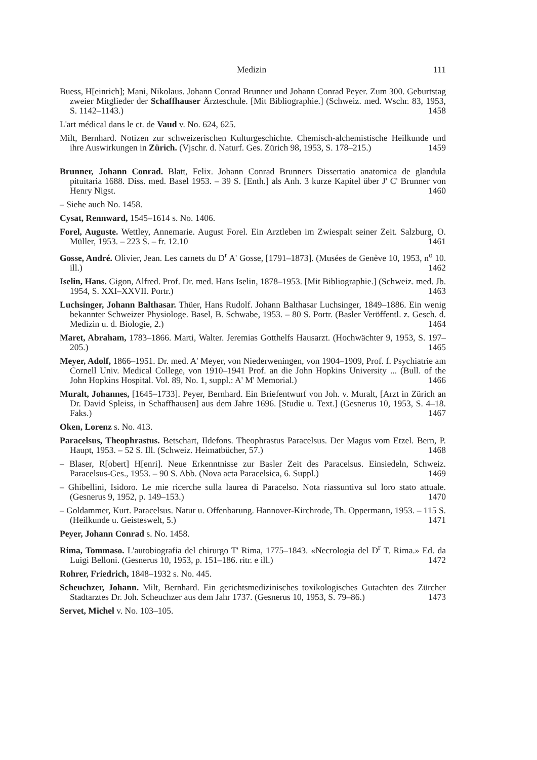Medizin 111
Buess, H[einrich]; Mani, Nikolaus. Johann Conrad Brunner und Johann Conrad Peyer. Zum 300. Geburtstag zweier Mitglieder der Schaffhauser Ärzteschule. [Mit Bibliographie.] (Schweiz. med. Wschr. 83, 1953, S. 1142–1143.) 1458
L'art médical dans le ct. de Vaud v. No. 624, 625.
Milt, Bernhard. Notizen zur schweizerischen Kulturgeschichte. Chemisch-alchemistische Heilkunde und ihre Auswirkungen in Zürich. (Vjschr. d. Naturf. Ges. Zürich 98, 1953, S. 178–215.) 1459
Brunner, Johann Conrad. Blatt, Felix. Johann Conrad Brunners Dissertatio anatomica de glandula pituitaria 1688. Diss. med. Basel 1953. – 39 S. [Enth.] als Anh. 3 kurze Kapitel über J' C' Brunner von Henry Nigst. 1460
– Siehe auch No. 1458.
Cysat, Rennward, 1545–1614 s. No. 1406.
Forel, Auguste. Wettley, Annemarie. August Forel. Ein Arztleben im Zwiespalt seiner Zeit. Salzburg, O. Müller, 1953. – 223 S. – fr. 12.10 1461
Gosse, André. Olivier, Jean. Les carnets du D<sup>r</sup> A' Gosse, [1791–1873]. (Musées de Genève 10, 1953, n<sup>o</sup> 10. ill.) 1462
Iselin, Hans. Gigon, Alfred. Prof. Dr. med. Hans Iselin, 1878–1953. [Mit Bibliographie.] (Schweiz. med. Jb. 1954, S. XXI–XXVII. Portr.) 1463
Luchsinger, Johann Balthasar. Thüer, Hans Rudolf. Johann Balthasar Luchsinger, 1849–1886. Ein wenig bekannter Schweizer Physiologe. Basel, B. Schwabe, 1953. – 80 S. Portr. (Basler Veröffentl. z. Gesch. d. Medizin u. d. Biologie, 2.) 1464
Maret, Abraham, 1783–1866. Marti, Walter. Jeremias Gotthelfs Hausarzt. (Hochwächter 9, 1953, S. 197–205.) 1465
Meyer, Adolf, 1866–1951. Dr. med. A' Meyer, von Niederweningen, von 1904–1909, Prof. f. Psychiatrie am Cornell Univ. Medical College, von 1910–1941 Prof. an die John Hopkins University ... (Bull. of the John Hopkins Hospital. Vol. 89, No. 1, suppl.: A' M' Memorial.) 1466
Muralt, Johannes, [1645–1733]. Peyer, Bernhard. Ein Briefentwurf von Joh. v. Muralt, [Arzt in Zürich an Dr. David Spleiss, in Schaffhausen] aus dem Jahre 1696. [Studie u. Text.] (Gesnerus 10, 1953, S. 4–18. Faks.) 1467
Oken, Lorenz s. No. 413.
Paracelsus, Theophrastus. Betschart, Ildefons. Theophrastus Paracelsus. Der Magus vom Etzel. Bern, P. Haupt, 1953. – 52 S. Ill. (Schweiz. Heimatbücher, 57.) 1468
– Blaser, R[obert] H[enri]. Neue Erkenntnisse zur Basler Zeit des Paracelsus. Einsiedeln, Schweiz. Paracelsus-Ges., 1953. – 90 S. Abb. (Nova acta Paracelsica, 6. Suppl.) 1469
– Ghibellini, Isidoro. Le mie ricerche sulla laurea di Paracelso. Nota riassuntiva sul loro stato attuale. (Gesnerus 9, 1952, p. 149–153.) 1470
– Goldammer, Kurt. Paracelsus. Natur u. Offenbarung. Hannover-Kirchrode, Th. Oppermann, 1953. – 115 S. (Heilkunde u. Geisteswelt, 5.) 1471
Peyer, Johann Conrad s. No. 1458.
Rima, Tommaso. L'autobiografia del chirurgo T' Rima, 1775–1843. «Necrologia del D<sup>r</sup> T. Rima.» Ed. da Luigi Belloni. (Gesnerus 10, 1953, p. 151–186. ritr. e ill.) 1472
Rohrer, Friedrich, 1848–1932 s. No. 445.
Scheuchzer, Johann. Milt, Bernhard. Ein gerichtsmedizinisches toxikologisches Gutachten des Zürcher Stadtarztes Dr. Joh. Scheuchzer aus dem Jahr 1737. (Gesnerus 10, 1953, S. 79–86.) 1473
Servet, Michel v. No. 103–105.